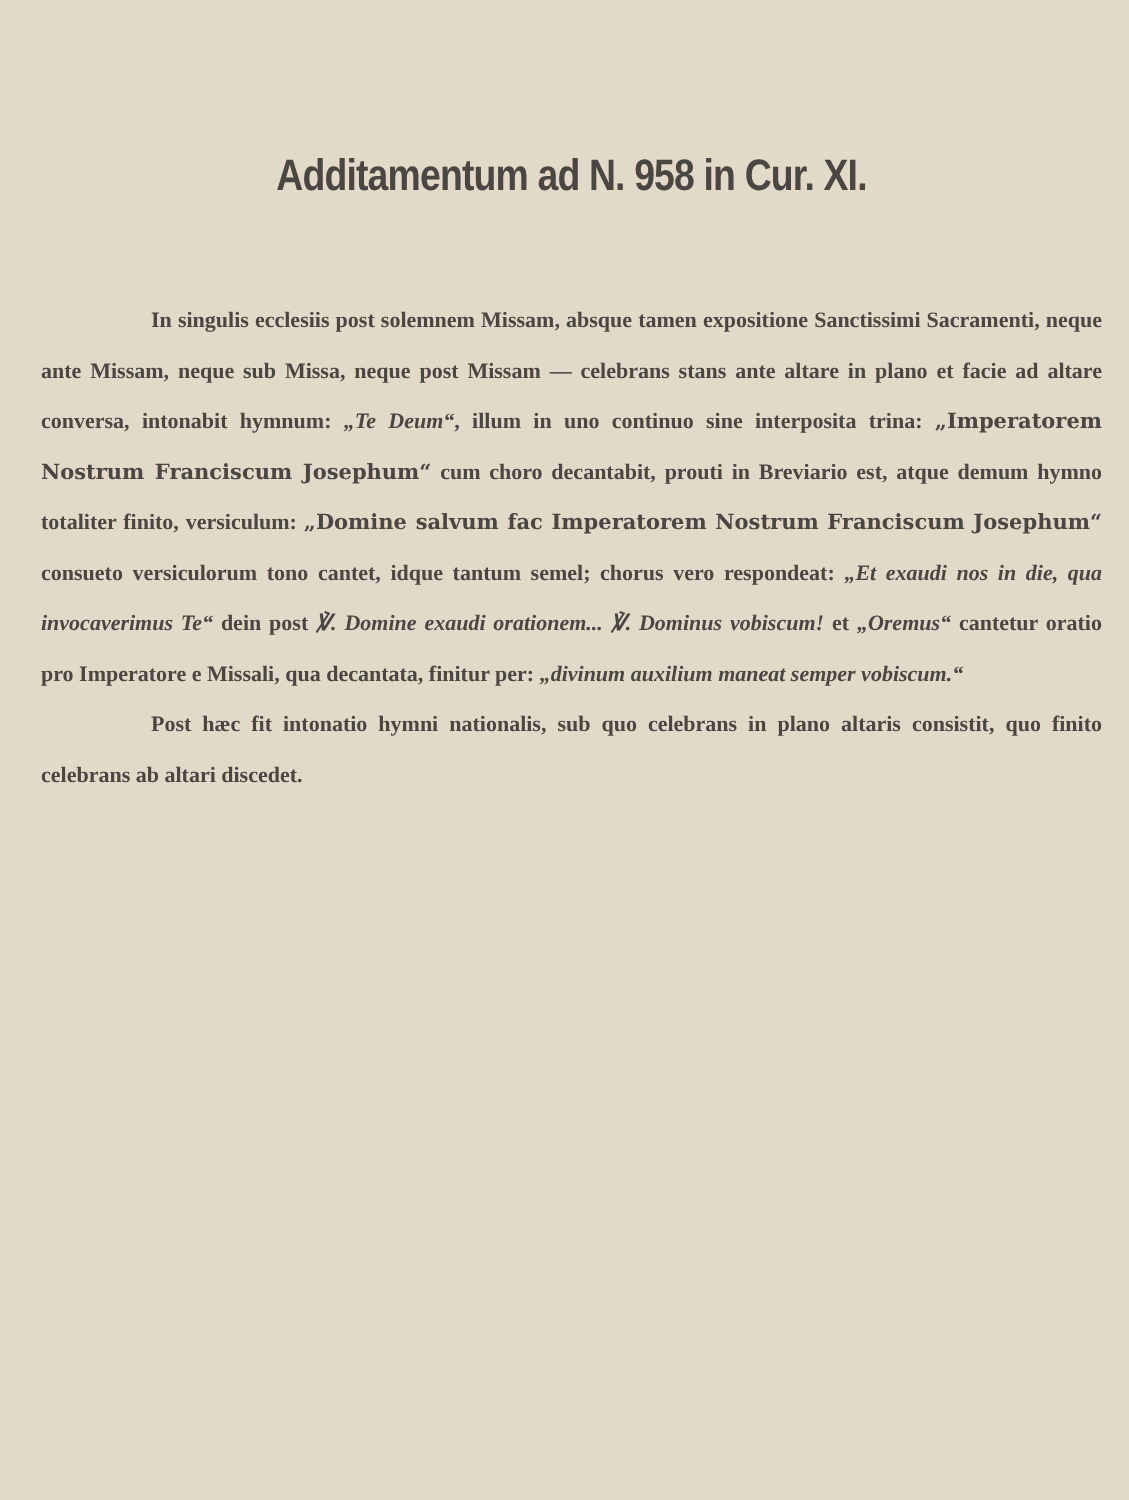Additamentum ad N. 958 in Cur. XI.
In singulis ecclesiis post solemnem Missam, absque tamen expositione Sanctissimi Sacramenti, neque ante Missam, neque sub Missa, neque post Missam — celebrans stans ante altare in plano et facie ad altare conversa, intonabit hymnum: „Te Deum“, illum in uno continuo sine interposita trina: „Imperatorem Nostrum Franciscum Josephum“ cum choro decantabit, prouti in Breviario est, atque demum hymno totaliter finito, versiculum: „Domine salvum fac Imperatorem Nostrum Franciscum Josephum“ consueto versiculorum tono cantet, idque tantum semel; chorus vero respondeat: „Et exaudi nos in die, qua invocaverimus Te“ dein post ℣. Domine exaudi orationem... ℣. Dominus vobiscum! et „Oremus“ cantetur oratio pro Imperatore e Missali, qua decantata, finitur per: „divinum auxilium maneat semper vobiscum.“
Post hæc fit intonatio hymni nationalis, sub quo celebrans in plano altaris consistit, quo finito celebrans ab altari discedet.